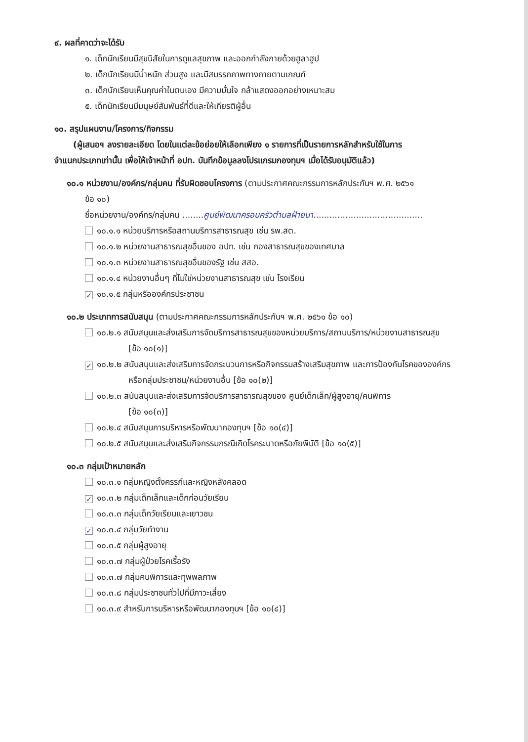๙. ผลที่คาดว่าจะได้รับ
๑. เด็กนักเรียนมีสุขนิสัยในการดูแลสุขภาพ และออกกำลังกายด้วยฮูลาฮูป
๒. เด็กนักเรียนมีน้ำหนัก ส่วนสูง และมีสมรรถภาพทางกายตามเกณฑ์
๓. เด็กนักเรียนเห็นคุณค่าในตนเอง มีความมั่นใจ กล้าแสดงออกอย่างเหมาะสม
๕. เด็กนักเรียนมีมนุษย์สัมพันธ์ที่ดีและให้เกียรติผู้อื่น
๑๐. สรุปแผนงาน/โครงการ/กิจกรรม
(ผู้เสนอฯ ลงรายละเอียด โดยในแต่ละข้อย่อยให้เลือกเพียง ๑ รายการที่เป็นรายการหลักสำหรับใช้ในการ
จำแนกประเภทเท่านั้น เพื่อให้เจ้าหน้าที่ อปท. บันทึกข้อมูลลงโปรแกรมกองทุนฯ เมื่อได้รับอนุมัติแล้ว)
๑๐.๑ หน่วยงาน/องค์กร/กลุ่มคน ที่รับผิดชอบโครงการ (ตามประกาศคณะกรรมการหลักประกันฯ พ.ศ. ๒๕๖๑
ข้อ ๑๐)
ชื่อหน่วยงาน/องค์กร/กลุ่มคน ........ศูนย์พัฒนาครอบครัวตำบลฝ้ายนา.........................................
๑๐.๑.๑ หน่วยบริการหรือสถานบริการสาธารณสุข เช่น รพ.สต.
๑๐.๑.๒ หน่วยงานสาธารณสุขอื่นของ อปท. เช่น กองสาธารณสุขของเทศบาล
๑๐.๑.๓ หน่วยงานสาธารณสุขอื่นของรัฐ เช่น สสอ.
๑๐.๑.๔ หน่วยงานอื่นๆ ที่ไม่ใช่หน่วยงานสาธารณสุข เช่น โรงเรียน
✓ ๑๐.๑.๕ กลุ่มหรือองค์กรประชาชน
๑๐.๒ ประเภทการสนับสนุน (ตามประกาศคณะกรรมการหลักประกันฯ พ.ศ. ๒๕๖๑ ข้อ ๑๐)
๑๐.๒.๑ สนับสนุนและส่งเสริมการจัดบริการสาธารณสุขของหน่วยบริการ/สถานบริการ/หน่วยงานสาธารณสุข
[ข้อ ๑๐(๑)]
✓ ๑๐.๒.๒ สนับสนุนและส่งเสริมการจัดกระบวนการหรือกิจกรรมสร้างเสริมสุขภาพ และการป้องกันโรคขององค์กร
หรือกลุ่มประชาชน/หน่วยงานอื่น [ข้อ ๑๐(๒)]
๑๐.๒.๓ สนับสนุนและส่งเสริมการจัดบริการสาธารณสุขของ ศูนย์เด็กเล็ก/ผู้สูงอายุ/คนพิการ
[ข้อ ๑๐(๓)]
๑๐.๒.๔ สนับสนุนการบริหารหรือพัฒนากองทุนฯ [ข้อ ๑๐(๔)]
๑๐.๒.๕ สนับสนุนและส่งเสริมกิจกรรมกรณีเกิดโรคระบาดหรือภัยพิบัติ [ข้อ ๑๐(๕)]
๑๐.๓ กลุ่มเป้าหมายหลัก
๑๐.๓.๑ กลุ่มหญิงตั้งครรภ์และหญิงหลังคลอด
✓ ๑๐.๓.๒ กลุ่มเด็กเล็กและเด็กก่อนวัยเรียน
๑๐.๓.๓ กลุ่มเด็กวัยเรียนและเยาวชน
✓ ๑๐.๓.๔ กลุ่มวัยทำงาน
๑๐.๓.๕ กลุ่มผู้สูงอายุ
๑๐.๓.๗ กลุ่มผู้ป่วยโรคเรื้อรัง
๑๐.๓.๗ กลุ่มคนพิการและทุพพลภาพ
๑๐.๓.๘ กลุ่มประชาชนทั่วไปที่มีภาวะเสี่ยง
๑๐.๓.๙ สำหรับการบริหารหรือพัฒนากองทุนฯ [ข้อ ๑๐(๔)]